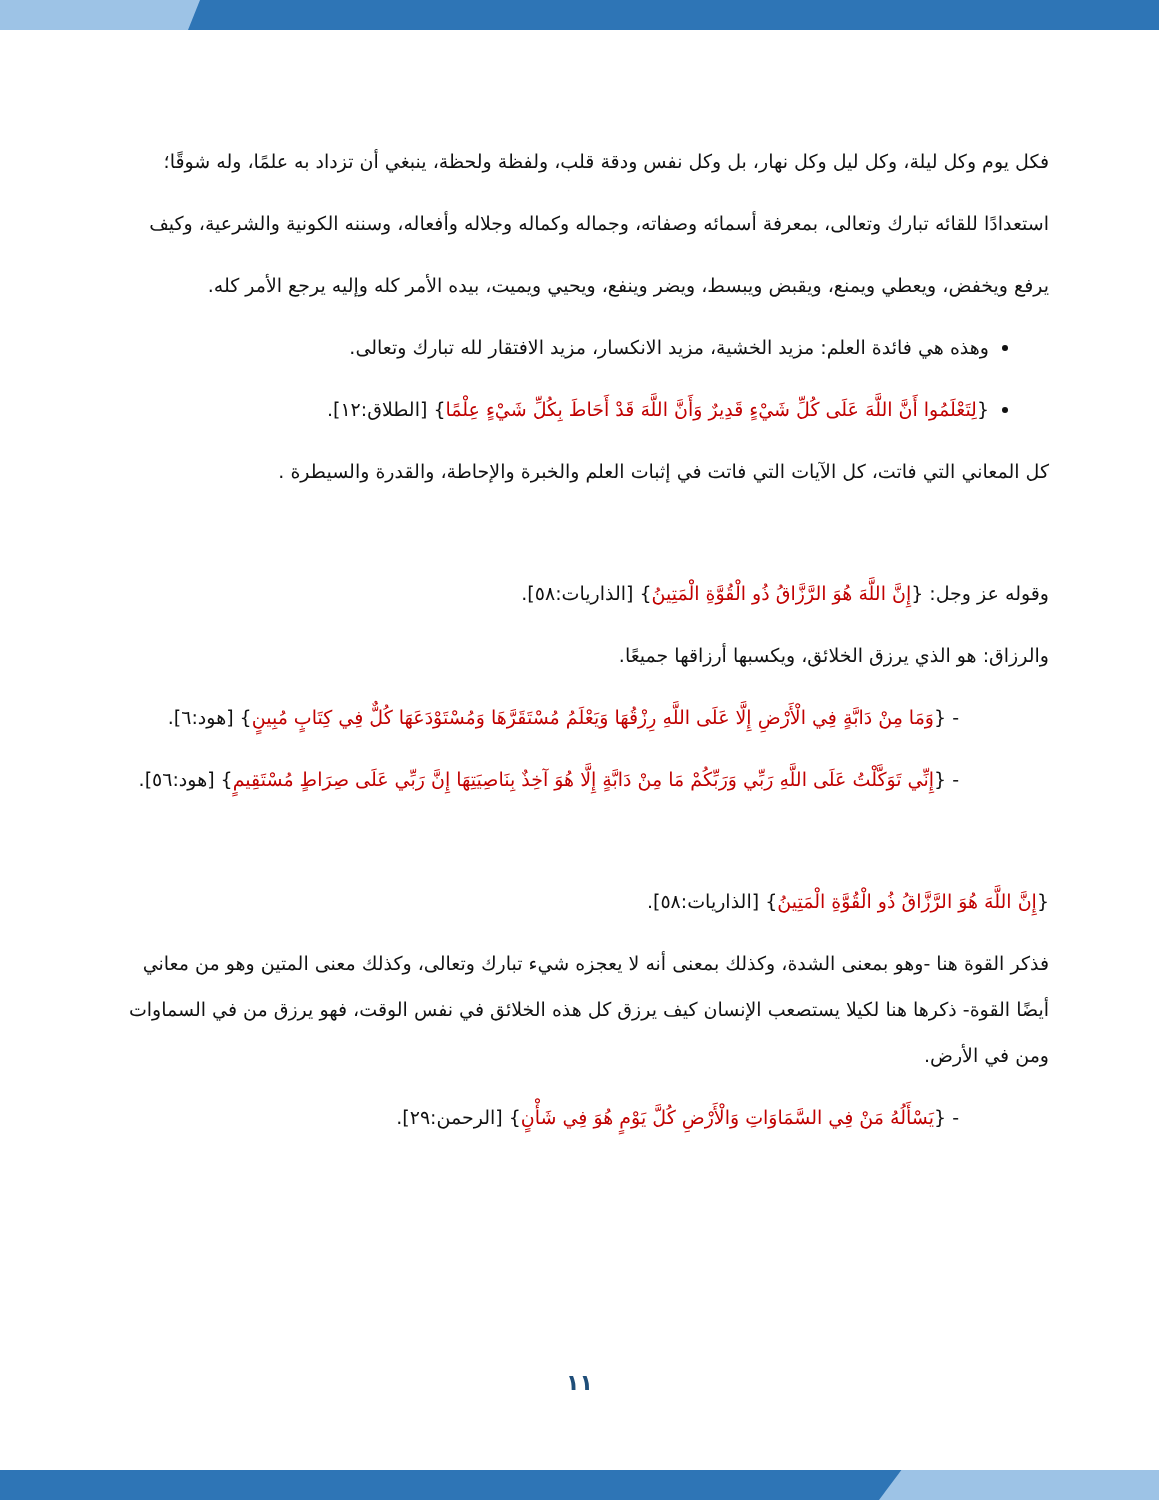فكل يوم وكل ليلة، وكل ليل وكل نهار، بل وكل نفس ودقة قلب، ولفظة ولحظة، ينبغي أن تزداد به علمًا، وله شوقًا؛ استعدادًا للقائه تبارك وتعالى، بمعرفة أسمائه وصفاته، وجماله وكماله وجلاله وأفعاله، وسننه الكونية والشرعية، وكيف يرفع ويخفض، ويعطي ويمنع، ويقبض ويبسط، ويضر وينفع، ويحيي ويميت، بيده الأمر كله وإليه يرجع الأمر كله.
وهذه هي فائدة العلم: مزيد الخشية، مزيد الانكسار، مزيد الافتقار لله تبارك وتعالى.
{لِتَعْلَمُوا أَنَّ اللَّهَ عَلَى كُلِّ شَيْءٍ قَدِيرٌ وَأَنَّ اللَّهَ قَدْ أَحَاطَ بِكُلِّ شَيْءٍ عِلْمًا} [الطلاق:١٢].
كل المعاني التي فاتت، كل الآيات التي فاتت في إثبات العلم والخبرة والإحاطة، والقدرة والسيطرة .
وقوله عز وجل: {إِنَّ اللَّهَ هُوَ الرَّزَّاقُ ذُو الْقُوَّةِ الْمَتِينُ} [الذاريات:٥٨].
والرزاق: هو الذي يرزق الخلائق، ويكسبها أرزاقها جميعًا.
- {وَمَا مِنْ دَابَّةٍ فِي الْأَرْضِ إِلَّا عَلَى اللَّهِ رِزْقُهَا وَيَعْلَمُ مُسْتَقَرَّهَا وَمُسْتَوْدَعَهَا كُلٌّ فِي كِتَابٍ مُبِينٍ} [هود:٦].
- {إِنِّي تَوَكَّلْتُ عَلَى اللَّهِ رَبِّي وَرَبِّكُمْ مَا مِنْ دَابَّةٍ إِلَّا هُوَ آخِذٌ بِنَاصِيَتِهَا إِنَّ رَبِّي عَلَى صِرَاطٍ مُسْتَقِيمٍ} [هود:٥٦].
{إِنَّ اللَّهَ هُوَ الرَّزَّاقُ ذُو الْقُوَّةِ الْمَتِينُ} [الذاريات:٥٨].
فذكر القوة هنا -وهو بمعنى الشدة، وكذلك بمعنى أنه لا يعجزه شيء تبارك وتعالى، وكذلك معنى المتين وهو من معاني أيضًا القوة- ذكرها هنا لكيلا يستصعب الإنسان كيف يرزق كل هذه الخلائق في نفس الوقت، فهو يرزق من في السماوات ومن في الأرض.
- {يَسْأَلُهُ مَنْ فِي السَّمَاوَاتِ وَالْأَرْضِ كُلَّ يَوْمٍ هُوَ فِي شَأْنٍ} [الرحمن:٢٩].
١١